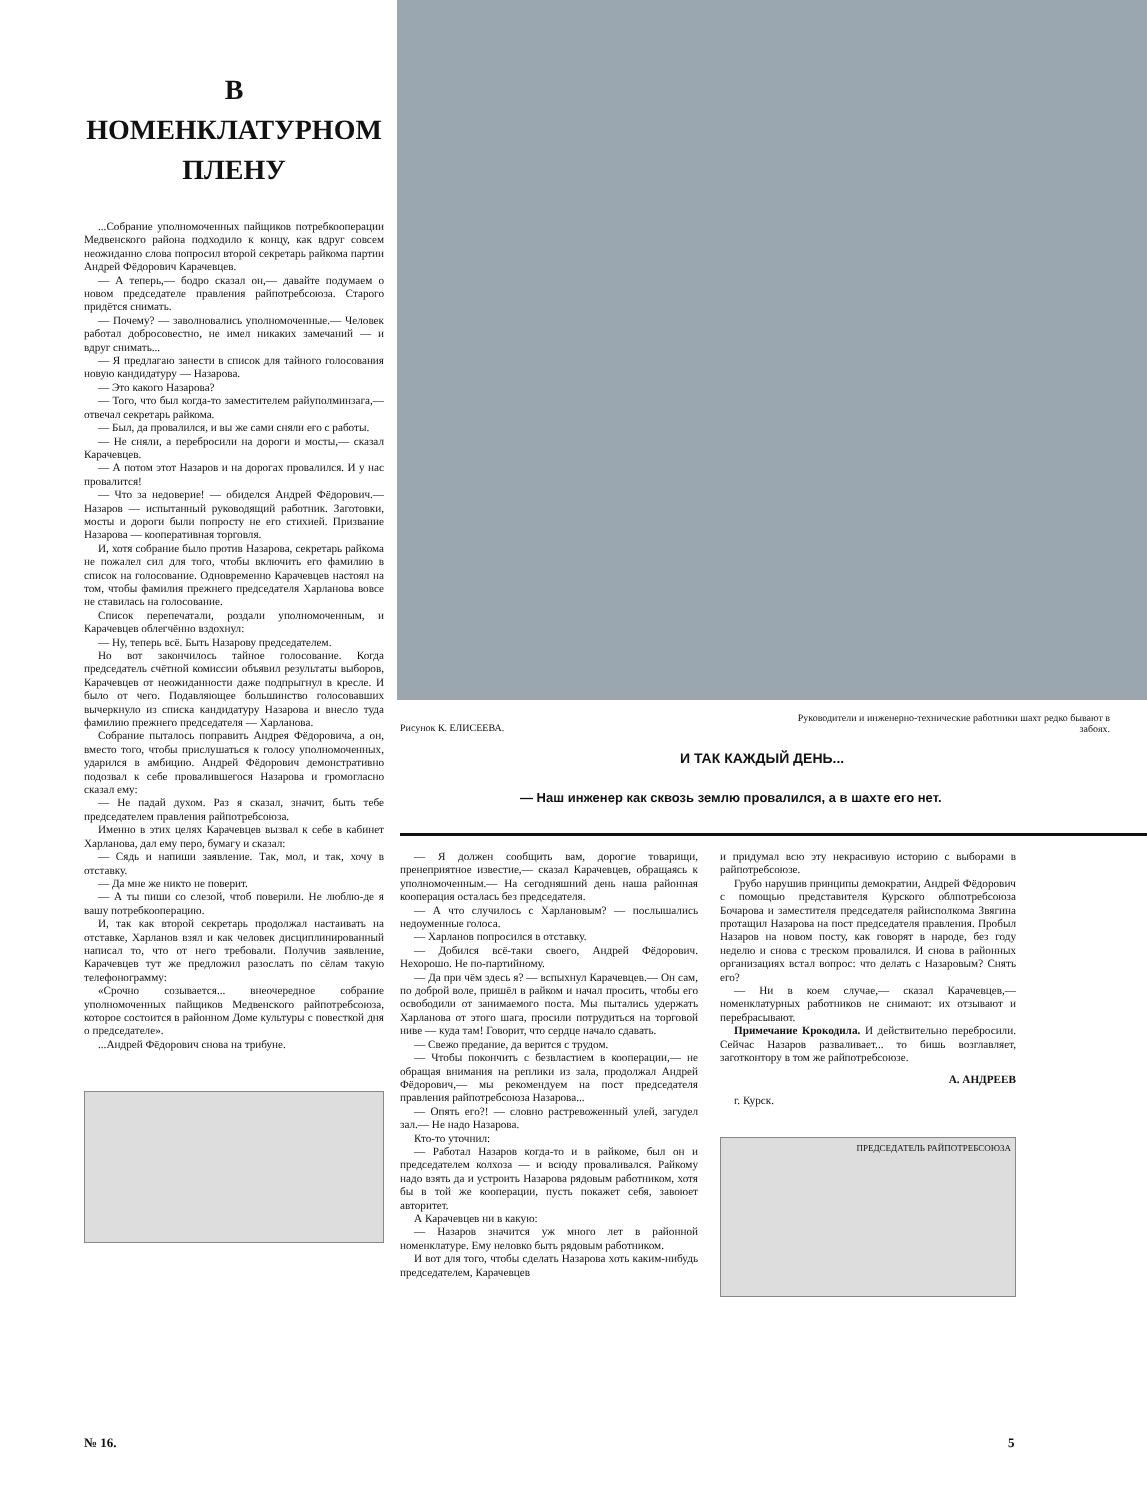В НОМЕНКЛАТУРНОМ ПЛЕНУ
...Собрание уполномоченных пайщиков потребкооперации Медвенского района подходило к концу, как вдруг совсем неожиданно слова попросил второй секретарь райкома партии Андрей Фёдорович Карачевцев.
— А теперь,— бодро сказал он,— давайте подумаем о новом председателе правления райпотребсоюза. Старого придётся снимать.
— Почему? — заволновались уполномоченные.— Человек работал добросовестно, не имел никаких замечаний — и вдруг снимать...
— Я предлагаю занести в список для тайного голосования новую кандидатуру — Назарова.
— Это какого Назарова?
— Того, что был когда-то заместителем райуполминзага,— отвечал секретарь райкома.
— Был, да провалился, и вы же сами сняли его с работы.
— Не сняли, а перебросили на дороги и мосты,— сказал Карачевцев.
— А потом этот Назаров и на дорогах провалился. И у нас провалится!
— Что за недоверие! — обиделся Андрей Фёдорович.— Назаров — испытанный руководящий работник. Заготовки, мосты и дороги были попросту не его стихией. Призвание Назарова — кооперативная торговля.
И, хотя собрание было против Назарова, секретарь райкома не пожалел сил для того, чтобы включить его фамилию в список на голосование. Одновременно Карачевцев настоял на том, чтобы фамилия прежнего председателя Харланова вовсе не ставилась на голосование.
Список перепечатали, роздали уполномоченным, и Карачевцев облегчённо вздохнул:
— Ну, теперь всё. Быть Назарову председателем.
Но вот закончилось тайное голосование. Когда председатель счётной комиссии объявил результаты выборов, Карачевцев от неожиданности даже подпрыгнул в кресле. И было от чего. Подавляющее большинство голосовавших вычеркнуло из списка кандидатуру Назарова и внесло туда фамилию прежнего председателя — Харланова.
Собрание пыталось поправить Андрея Фёдоровича, а он, вместо того, чтобы прислушаться к голосу уполномоченных, ударился в амбицию. Андрей Фёдорович демонстративно подозвал к себе провалившегося Назарова и громогласно сказал ему:
— Не падай духом. Раз я сказал, значит, быть тебе председателем правления райпотребсоюза.
Именно в этих целях Карачевцев вызвал к себе в кабинет Харланова, дал ему перо, бумагу и сказал:
— Сядь и напиши заявление. Так, мол, и так, хочу в отставку.
— Да мне же никто не поверит.
— А ты пиши со слезой, чтоб поверили. Не люблю-де я вашу потребкооперацию.
И, так как второй секретарь продолжал настаивать на отставке, Харланов взял и как человек дисциплинированный написал то, что от него требовали. Получив заявление, Карачевцев тут же предложил разослать по сёлам такую телефонограмму:
«Срочно созывается... внеочередное собрание уполномоченных пайщиков Медвенского райпотребсоюза, которое состоится в районном Доме культуры с повесткой дня о председателе».
...Андрей Фёдорович снова на трибуне.
Рисунок К. ЕЛИСЕЕВА.
Руководители и инженерно-технические работники шахт редко бывают в забоях.
И ТАК КАЖДЫЙ ДЕНЬ...
— Наш инженер как сквозь землю провалился, а в шахте его нет.
— Я должен сообщить вам, дорогие товарищи, пренеприятное известие,— сказал Карачевцев, обращаясь к уполномоченным.— На сегодняшний день наша районная кооперация осталась без председателя.
— А что случилось с Харлановым? — послышались недоуменные голоса.
— Харланов попросился в отставку.
— Добился всё-таки своего, Андрей Фёдорович. Нехорошо. Не по-партийному.
— Да при чём здесь я? — вспыхнул Карачевцев.— Он сам, по доброй воле, пришёл в райком и начал просить, чтобы его освободили от занимаемого поста. Мы пытались удержать Харланова от этого шага, просили потрудиться на торговой ниве — куда там! Говорит, что сердце начало сдавать.
— Свежо предание, да верится с трудом.
— Чтобы покончить с безвластием в кооперации,— не обращая внимания на реплики из зала, продолжал Андрей Фёдорович,— мы рекомендуем на пост председателя правления райпотребсоюза Назарова...
— Опять его?! — словно растревоженный улей, загудел зал.— Не надо Назарова.
Кто-то уточнил:
— Работал Назаров когда-то и в райкоме, был он и председателем колхоза — и всюду проваливался. Райкому надо взять да и устроить Назарова рядовым работником, хотя бы в той же кооперации, пусть покажет себя, завоюет авторитет.
А Карачевцев ни в какую:
— Назаров значится уж много лет в районной номенклатуре. Ему неловко быть рядовым работником.
И вот для того, чтобы сделать Назарова хоть каким-нибудь председателем, Карачевцев
и придумал всю эту некрасивую историю с выборами в райпотребсоюзе.
Грубо нарушив принципы демократии, Андрей Фёдорович с помощью представителя Курского облпотребсоюза Бочарова и заместителя председателя райисполкома Звягина протащил Назарова на пост председателя правления. Пробыл Назаров на новом посту, как говорят в народе, без году неделю и снова с треском провалился. И снова в районных организациях встал вопрос: что делать с Назаровым? Снять его?
— Ни в коем случае,— сказал Карачевцев,— номенклатурных работников не снимают: их отзывают и перебрасывают.
Примечание Крокодила. И действительно перебросили. Сейчас Назаров разваливает... то бишь возглавляет, заготконтору в том же райпотребсоюзе.
А. АНДРЕЕВ
г. Курск.
ПРЕДСЕДАТЕЛЬ РАЙПОТРЕБСОЮЗА
№ 16. 5